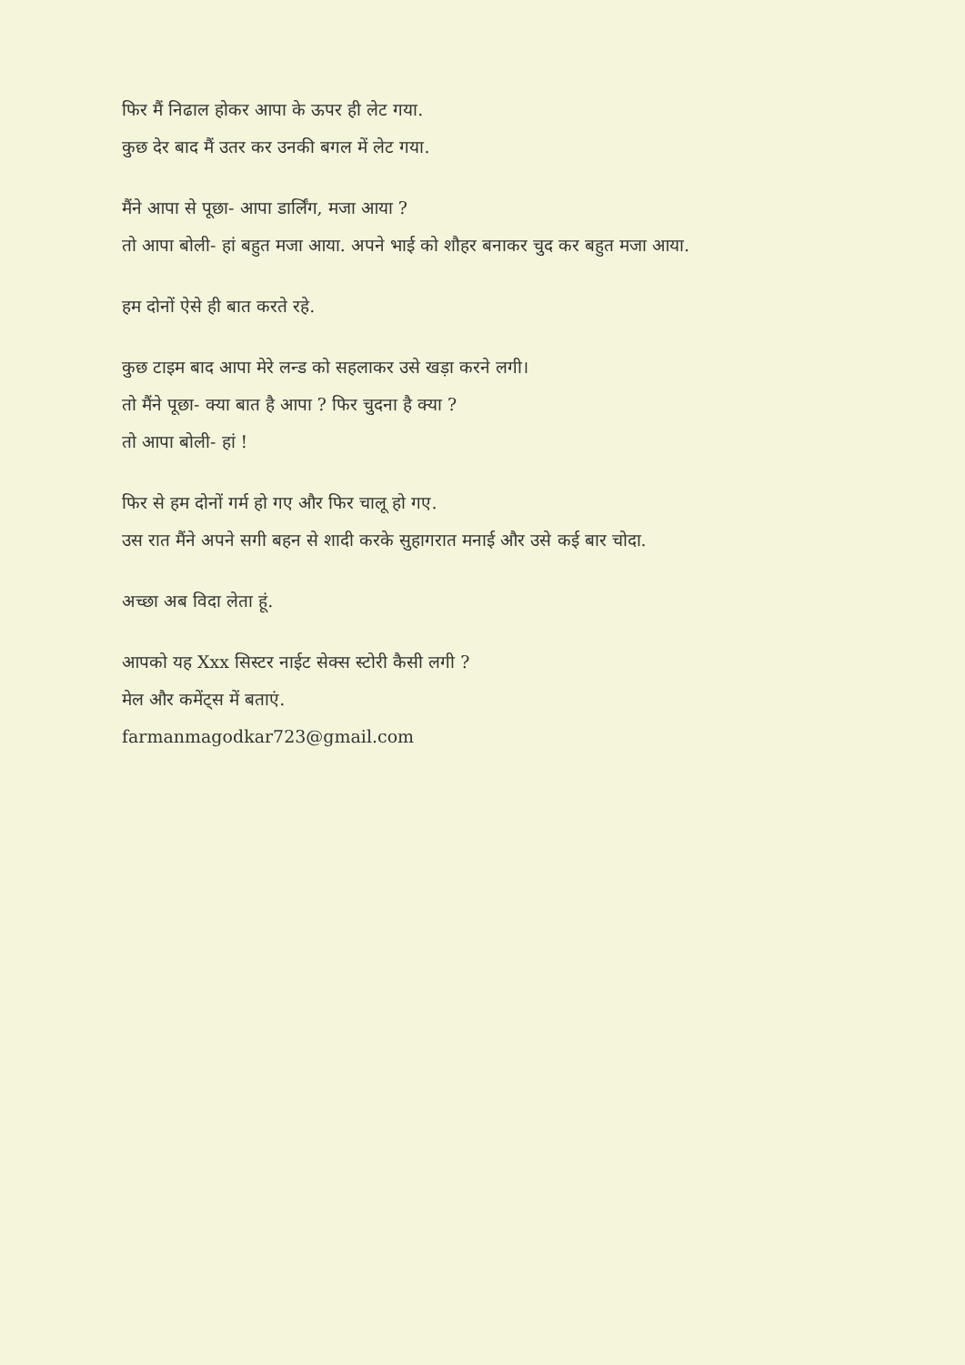फिर मैं निढाल होकर आपा के ऊपर ही लेट गया.
कुछ देर बाद मैं उतर कर उनकी बगल में लेट गया.
मैंने आपा से पूछा- आपा डार्लिंग, मजा आया ?
तो आपा बोली- हां बहुत मजा आया. अपने भाई को शौहर बनाकर चुद कर बहुत मजा आया.
हम दोनों ऐसे ही बात करते रहे.
कुछ टाइम बाद आपा मेरे लन्ड को सहलाकर उसे खड़ा करने लगी।
तो मैंने पूछा- क्या बात है आपा ? फिर चुदना है क्या ?
तो आपा बोली- हां !
फिर से हम दोनों गर्म हो गए और फिर चालू हो गए.
उस रात मैंने अपने सगी बहन से शादी करके सुहागरात मनाई और उसे कई बार चोदा.
अच्छा अब विदा लेता हूं.
आपको यह Xxx सिस्टर नाईट सेक्स स्टोरी कैसी लगी ?
मेल और कमेंट्स में बताएं.
farmanmagodkar723@gmail.com